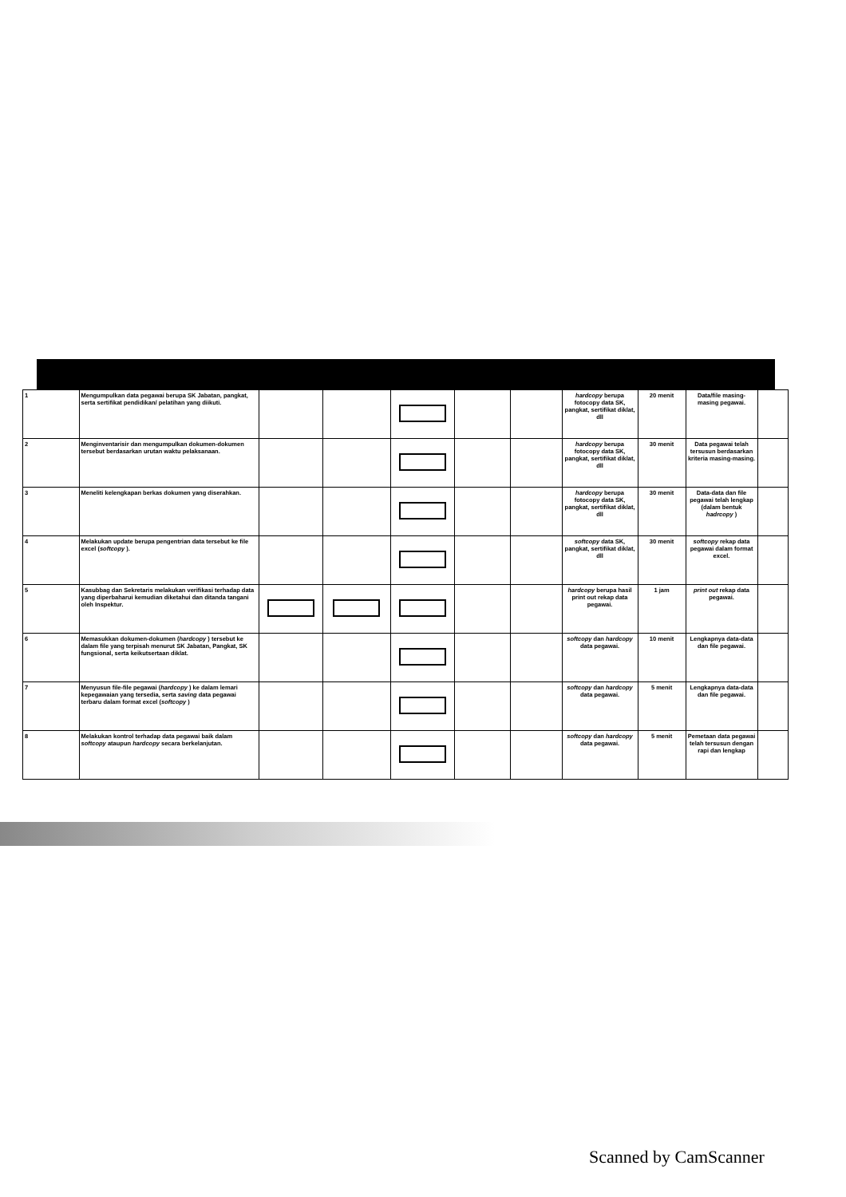| 1 | Mengumpulkan data pegawai berupa SK Jabatan, pangkat, serta sertifikat pendidikan/ pelatihan yang diikuti. | | | | | | hardcopy berupa fotocopy data SK, pangkat, sertifikat diklat, dll | 20 menit | Data/file masing-masing pegawai. | |
| 2 | Menginventarisir dan mengumpulkan dokumen-dokumen tersebut berdasarkan urutan waktu pelaksanaan. | | | | | | hardcopy berupa fotocopy data SK, pangkat, sertifikat diklat, dll | 30 menit | Data pegawai telah tersusun berdasarkan kriteria masing-masing. | |
| 3 | Meneliti kelengkapan berkas dokumen yang diserahkan. | | | | | | hardcopy berupa fotocopy data SK, pangkat, sertifikat diklat, dll | 30 menit | Data-data dan file pegawai telah lengkap (dalam bentuk hadrcopy ) | |
| 4 | Melakukan update berupa pengentrian data tersebut ke file excel ( softcopy ). | | | | | | softcopy data SK, pangkat, sertifikat diklat, dll | 30 menit | softcopy rekap data pegawai dalam format excel. | |
| 5 | Kasubbag dan Sekretaris melakukan verifikasi terhadap data yang diperbaharui kemudian diketahui dan ditanda tangani oleh Inspektur. | | | | | | hardcopy berupa hasil print out rekap data pegawai. | 1 jam | print out rekap data pegawai. | |
| 6 | Memasukkan dokumen-dokumen ( hardcopy ) tersebut ke dalam file yang terpisah menurut SK Jabatan, Pangkat, SK fungsional, serta keikutsertaan diklat. | | | | | | softcopy dan hardcopy data pegawai. | 10 menit | Lengkapnya data-data dan file pegawai. | |
| 7 | Menyusun file-file pegawai ( hardcopy ) ke dalam lemari kepegawaian yang tersedia, serta saving data pegawai terbaru dalam format excel ( softcopy ) | | | | | | softcopy dan hardcopy data pegawai. | 5 menit | Lengkapnya data-data dan file pegawai. | |
| 8 | Melakukan kontrol terhadap data pegawai baik dalam softcopy ataupun hardcopy secara berkelanjutan. | | | | | | softcopy dan hardcopy data pegawai. | 5 menit | Pemetaan data pegawai telah tersusun dengan rapi dan lengkap | |
Scanned by CamScanner